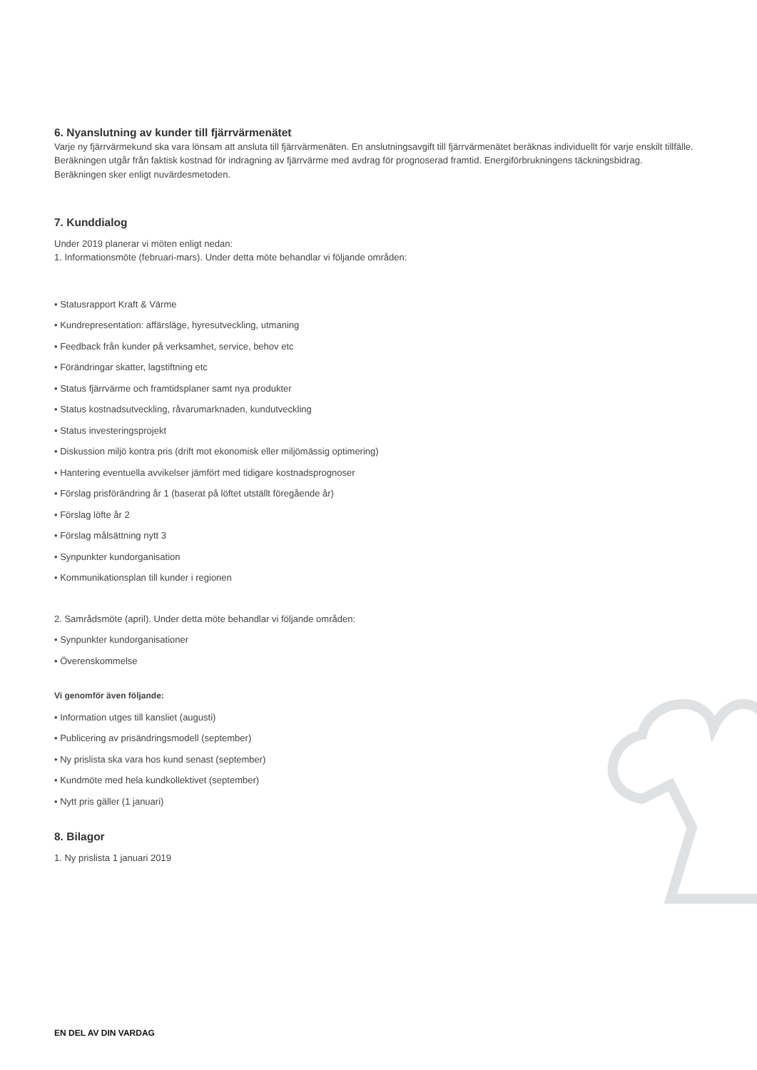6. Nyanslutning av kunder till fjärrvärmenätet
Varje ny fjärrvärmekund ska vara lönsam att ansluta till fjärrvärmenäten. En anslutningsavgift till fjärrvärmenätet beräknas individuellt för varje enskilt tillfälle. Beräkningen utgår från faktisk kostnad för indragning av fjärrvärme med avdrag för prognoserad framtid. Energiförbrukningens täckningsbidrag. Beräkningen sker enligt nuvärdesmetoden.
7. Kunddialog
Under 2019 planerar vi möten enligt nedan:
1. Informationsmöte (februari-mars). Under detta möte behandlar vi följande områden:
• Statusrapport Kraft & Värme
• Kundrepresentation: affärsläge, hyresutveckling, utmaning
• Feedback från kunder på verksamhet, service, behov etc
• Förändringar skatter, lagstiftning etc
• Status fjärrvärme och framtidsplaner samt nya produkter
• Status kostnadsutveckling, råvarumarknaden, kundutveckling
• Status investeringsprojekt
• Diskussion miljö kontra pris (drift mot ekonomisk eller miljömässig optimering)
• Hantering eventuella avvikelser jämfört med tidigare kostnadsprognoser
• Förslag prisförändring år 1 (baserat på löftet utställt föregående år)
• Förslag löfte år 2
• Förslag målsättning nytt 3
• Synpunkter kundorganisation
• Kommunikationsplan till kunder i regionen
2. Samrådsmöte (april). Under detta möte behandlar vi följande områden:
• Synpunkter kundorganisationer
• Överenskommelse
Vi genomför även följande:
• Information utges till kansliet (augusti)
• Publicering av prisändringsmodell (september)
• Ny prislista ska vara hos kund senast (september)
• Kundmöte med hela kundkollektivet (september)
• Nytt pris gäller (1 januari)
8. Bilagor
1. Ny prislista 1 januari 2019
EN DEL AV DIN VARDAG